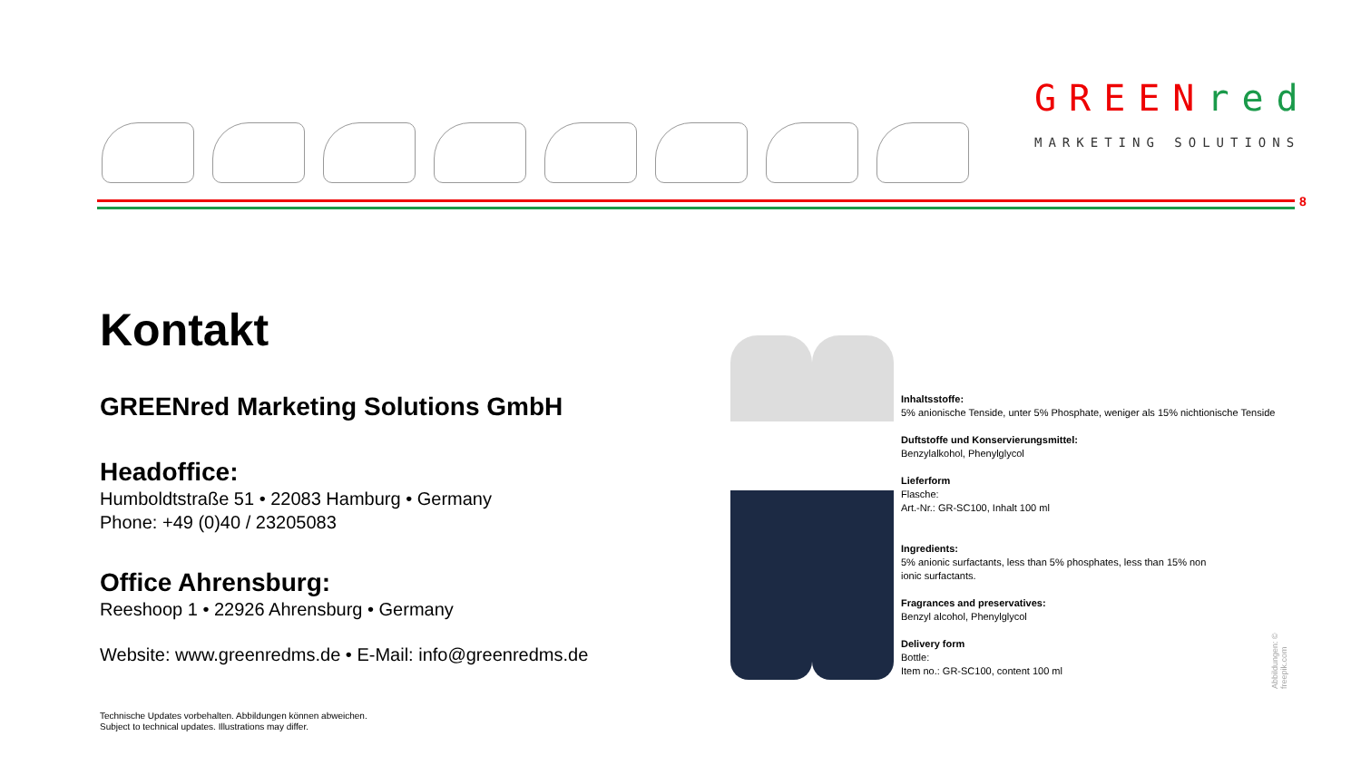GREEN red
MARKETING SOLUTIONS
8
Kontakt
GREENred Marketing Solutions GmbH
Headoffice:
Humboldtstraße 51 • 22083 Hamburg • Germany
Phone: +49 (0)40 / 23205083
Office Ahrensburg:
Reeshoop 1 • 22926 Ahrensburg • Germany
Website: www.greenredms.de • E-Mail: info@greenredms.de
Technische Updates vorbehalten. Abbildungen können abweichen.
Subject to technical updates. Illustrations may differ.
Inhaltsstoffe:
5% anionische Tenside, unter 5% Phosphate, weniger als 15% nichtionische Tenside
Duftstoffe und Konservierungsmittel:
Benzylalkohol, Phenylglycol
Lieferform
Flasche:
Art.-Nr.: GR-SC100, Inhalt 100 ml
Ingredients:
5% anionic surfactants, less than 5% phosphates, less than 15% non
ionic surfactants.
Fragrances and preservatives:
Benzyl alcohol, Phenylglycol
Delivery form
Bottle:
Item no.: GR-SC100, content 100 ml
Abbildungen: © freepik.com